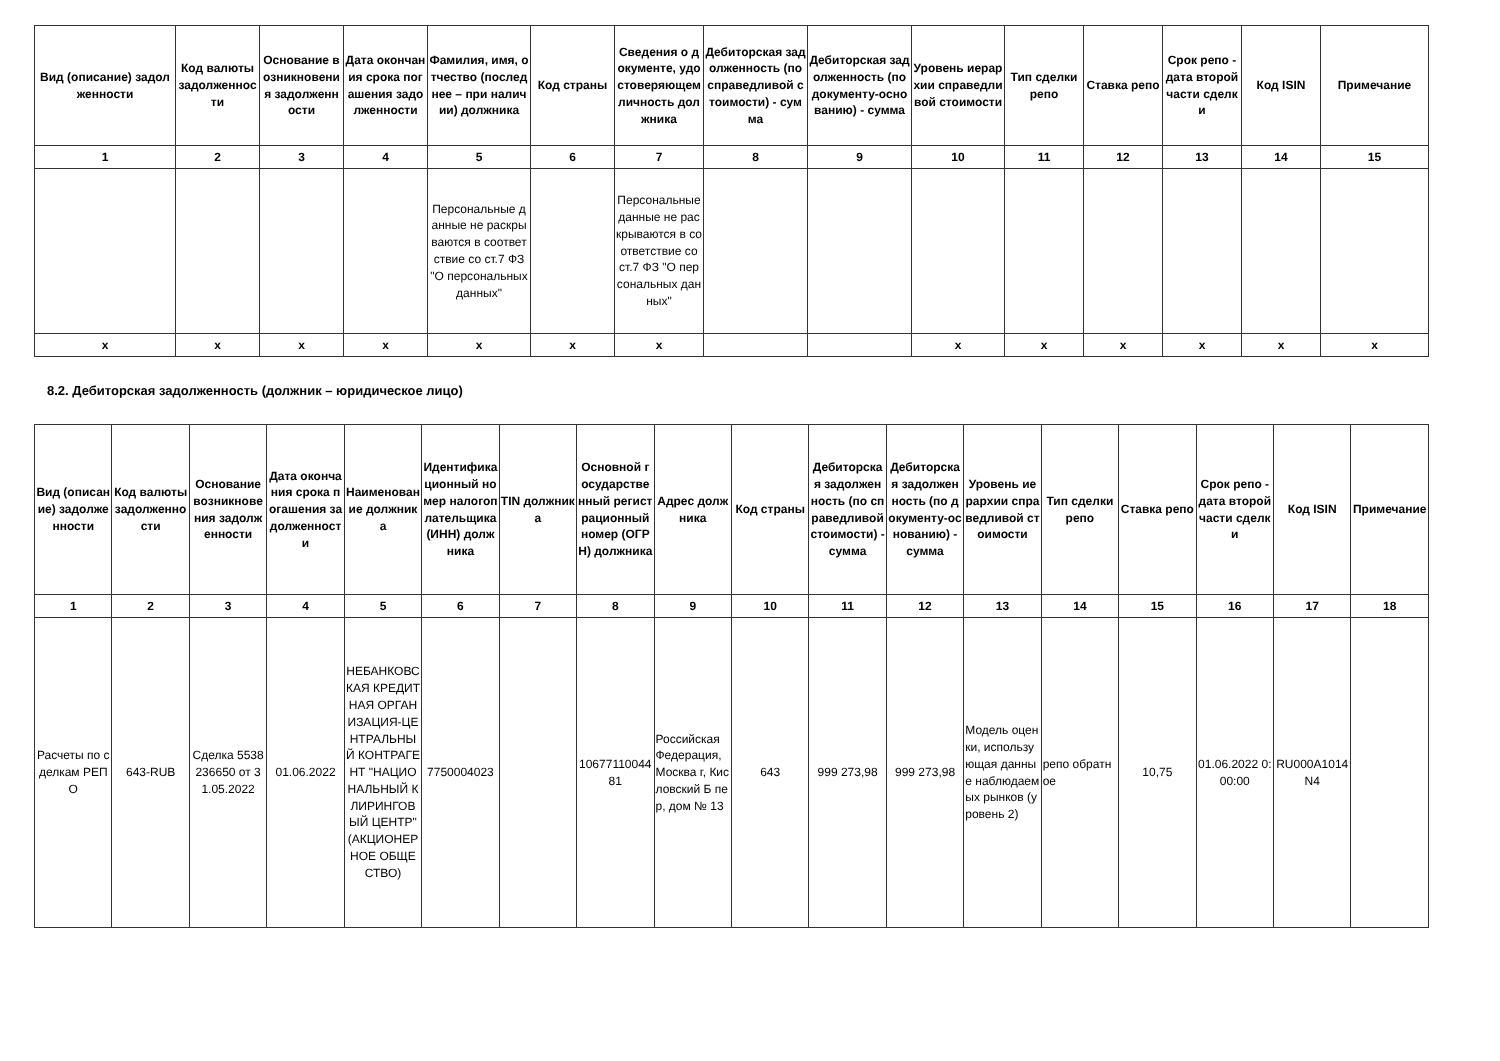| Вид (описание) задолженности | Код валюты задолженности | Основание возникновения задолженности | Дата окончания срока погашения задолженности | Фамилия, имя, отчество (последнее – при наличии) должника | Код страны | Сведения о документе, удостоверяющем личность должника | Дебиторская задолженность (по справедливой стоимости) - сумма | Дебиторская задолженность (по документу-основанию) - сумма | Уровень иерархии справедливой стоимости | Тип сделки репо | Ставка репо | Срок репо - дата второй части сделки | Код ISIN | Примечание |
| --- | --- | --- | --- | --- | --- | --- | --- | --- | --- | --- | --- | --- | --- | --- |
| 1 | 2 | 3 | 4 | 5 | 6 | 7 | 8 | 9 | 10 | 11 | 12 | 13 | 14 | 15 |
| | | | | Персональные данные не раскрываются в соответствие со ст.7 ФЗ "О персональных данных" | | Персональные данные не раскрываются в соответствие со ст.7 ФЗ "О персональных данных" | | | | | | | | |
| x | x | x | x | x | x | x | | | x | x | x | x | x | x |
8.2. Дебиторская задолженность (должник – юридическое лицо)
| Вид (описание) задолженности | Код валюты задолженности | Основание возникновения задолженности | Дата окончания срока погашения задолженности | Наименование должника | Идентификационный номер налогоплательщика (ИНН) должника | TIN должника | Основной государственный регистрационный номер (ОГРН) должника | Адрес должника | Код страны | Дебиторская задолженность (по справедливой стоимости) - сумма | Дебиторская задолженность (по документу-основанию) - сумма | Уровень иерархии справедливой стоимости | Тип сделки репо | Ставка репо | Срок репо - дата второй части сделки | Код ISIN | Примечание |
| --- | --- | --- | --- | --- | --- | --- | --- | --- | --- | --- | --- | --- | --- | --- | --- | --- | --- |
| 1 | 2 | 3 | 4 | 5 | 6 | 7 | 8 | 9 | 10 | 11 | 12 | 13 | 14 | 15 | 16 | 17 | 18 |
| Расчеты по сделкам РЕПО | 643-RUB | Сделка 5538236650 от 31.05.2022 | 01.06.2022 | НЕБАНКОВСКАЯ КРЕДИТНАЯ ОРГАНИЗАЦИЯ-ЦЕНТРАЛЬНЫЙ КОНТРАГЕНТ "НАЦИОНАЛЬНЫЙ КЛИРИНГОВЫЙ ЦЕНТР" (АКЦИОНЕРНОЕ ОБЩЕСТВО) | 7750004023 | | 1067711004481 | Российская Федерация, Москва г, Кисловский Б пер, дом № 13 | 643 | 999 273,98 | 999 273,98 | Модель оценки, использующая данные наблюдаемых рынков (уровень 2) | репо обратное | 10,75 | 01.06.2022 0:00:00 | RU000A1014N4 | |